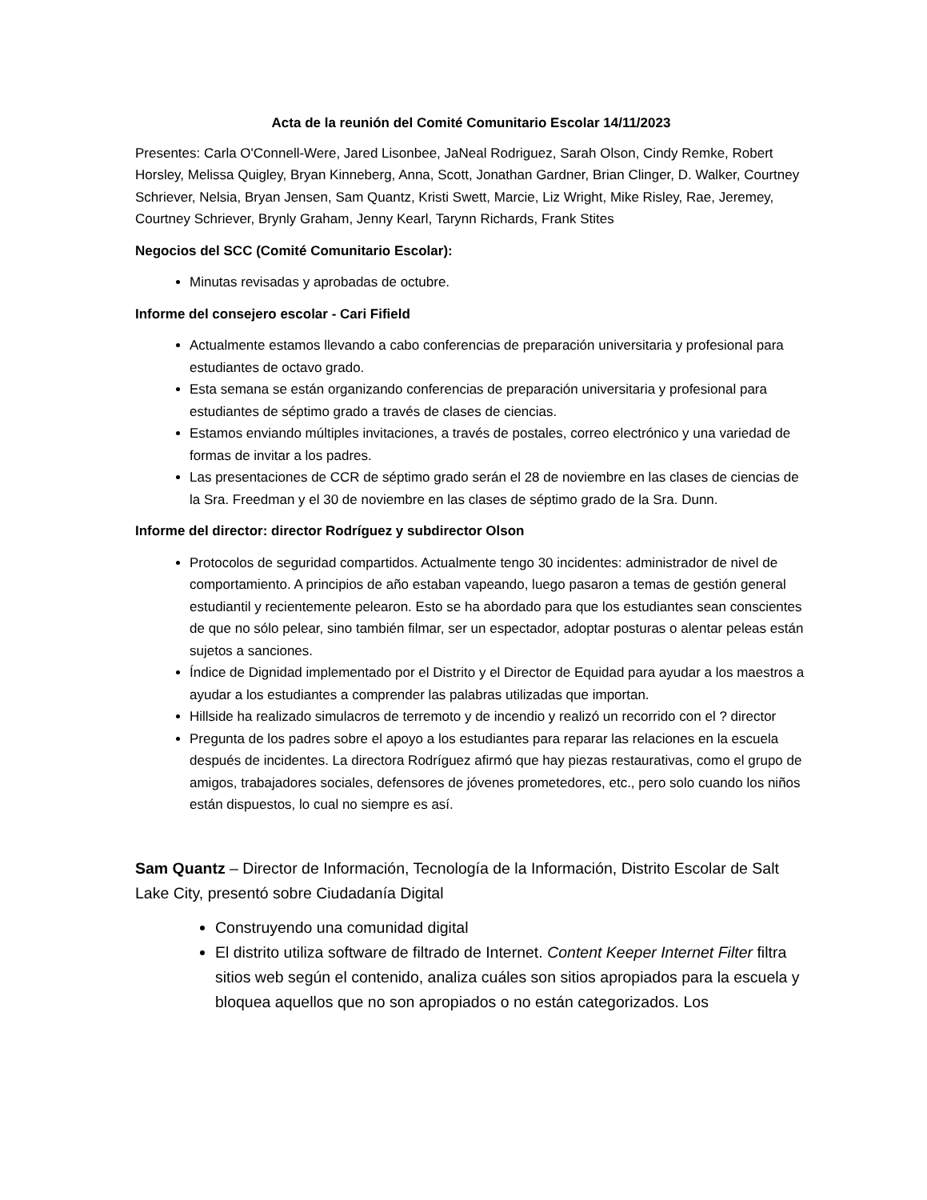Acta de la reunión del Comité Comunitario Escolar 14/11/2023
Presentes: Carla O'Connell-Were, Jared Lisonbee, JaNeal Rodriguez, Sarah Olson, Cindy Remke, Robert Horsley, Melissa Quigley, Bryan Kinneberg, Anna, Scott, Jonathan Gardner, Brian Clinger, D. Walker, Courtney Schriever, Nelsia, Bryan Jensen, Sam Quantz, Kristi Swett, Marcie, Liz Wright, Mike Risley, Rae, Jeremey, Courtney Schriever, Brynly Graham, Jenny Kearl, Tarynn Richards, Frank Stites
Negocios del SCC (Comité Comunitario Escolar):
Minutas revisadas y aprobadas de octubre.
Informe del consejero escolar - Cari Fifield
Actualmente estamos llevando a cabo conferencias de preparación universitaria y profesional para estudiantes de octavo grado.
Esta semana se están organizando conferencias de preparación universitaria y profesional para estudiantes de séptimo grado a través de clases de ciencias.
Estamos enviando múltiples invitaciones, a través de postales, correo electrónico y una variedad de formas de invitar a los padres.
Las presentaciones de CCR de séptimo grado serán el 28 de noviembre en las clases de ciencias de la Sra. Freedman y el 30 de noviembre en las clases de séptimo grado de la Sra. Dunn.
Informe del director: director Rodríguez y subdirector Olson
Protocolos de seguridad compartidos. Actualmente tengo 30 incidentes: administrador de nivel de comportamiento. A principios de año estaban vapeando, luego pasaron a temas de gestión general estudiantil y recientemente pelearon. Esto se ha abordado para que los estudiantes sean conscientes de que no sólo pelear, sino también filmar, ser un espectador, adoptar posturas o alentar peleas están sujetos a sanciones.
Índice de Dignidad implementado por el Distrito y el Director de Equidad para ayudar a los maestros a ayudar a los estudiantes a comprender las palabras utilizadas que importan.
Hillside ha realizado simulacros de terremoto y de incendio y realizó un recorrido con el ? director
Pregunta de los padres sobre el apoyo a los estudiantes para reparar las relaciones en la escuela después de incidentes. La directora Rodríguez afirmó que hay piezas restaurativas, como el grupo de amigos, trabajadores sociales, defensores de jóvenes prometedores, etc., pero solo cuando los niños están dispuestos, lo cual no siempre es así.
Sam Quantz – Director de Información, Tecnología de la Información, Distrito Escolar de Salt Lake City, presentó sobre Ciudadanía Digital
Construyendo una comunidad digital
El distrito utiliza software de filtrado de Internet. Content Keeper Internet Filter filtra sitios web según el contenido, analiza cuáles son sitios apropiados para la escuela y bloquea aquellos que no son apropiados o no están categorizados. Los